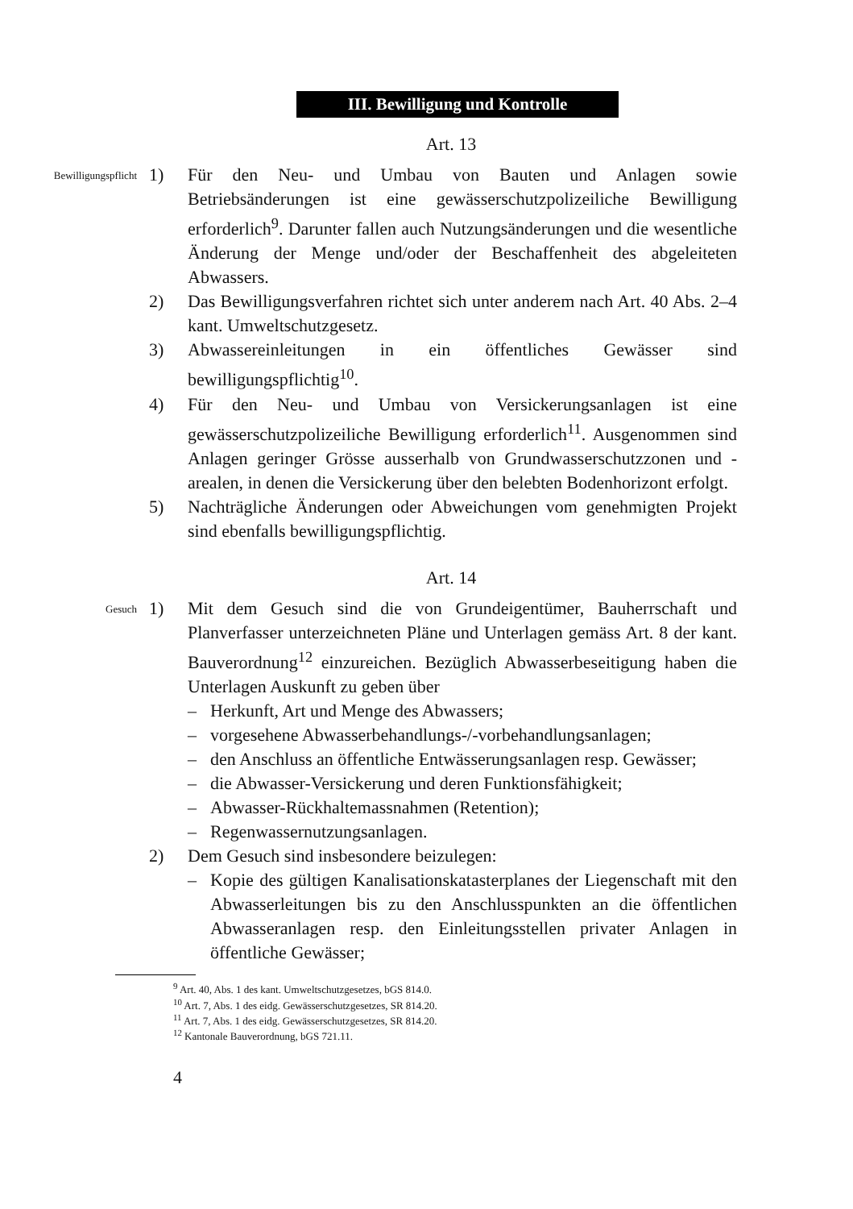III. Bewilligung und Kontrolle
Art. 13
Bewilligungspflicht
1) Für den Neu- und Umbau von Bauten und Anlagen sowie Betriebsänderungen ist eine gewässerschutzpolizeiliche Bewilligung erforderlich<sup>9</sup>. Darunter fallen auch Nutzungsänderungen und die wesentliche Änderung der Menge und/oder der Beschaffenheit des abgeleiteten Abwassers.
2) Das Bewilligungsverfahren richtet sich unter anderem nach Art. 40 Abs. 2–4 kant. Umweltschutzgesetz.
3) Abwassereinleitungen in ein öffentliches Gewässer sind bewilligungspflichtig<sup>10</sup>.
4) Für den Neu- und Umbau von Versickerungsanlagen ist eine gewässerschutzpolizeiliche Bewilligung erforderlich<sup>11</sup>. Ausgenommen sind Anlagen geringer Grösse ausserhalb von Grundwasserschutzzonen und -arealen, in denen die Versickerung über den belebten Bodenhorizont erfolgt.
5) Nachträgliche Änderungen oder Abweichungen vom genehmigten Projekt sind ebenfalls bewilligungspflichtig.
Art. 14
Gesuch
1) Mit dem Gesuch sind die von Grundeigentümer, Bauherrschaft und Planverfasser unterzeichneten Pläne und Unterlagen gemäss Art. 8 der kant. Bauverordnung<sup>12</sup> einzureichen. Bezüglich Abwasserbeseitigung haben die Unterlagen Auskunft zu geben über
– Herkunft, Art und Menge des Abwassers;
– vorgesehene Abwasserbehandlungs-/-vorbehandlungsanlagen;
– den Anschluss an öffentliche Entwässerungsanlagen resp. Gewässer;
– die Abwasser-Versickerung und deren Funktionsfähigkeit;
– Abwasser-Rückhaltemassnahmen (Retention);
– Regenwassernutzungsanlagen.
2) Dem Gesuch sind insbesondere beizulegen:
– Kopie des gültigen Kanalisationskatasterplanes der Liegenschaft mit den Abwasserleitungen bis zu den Anschlusspunkten an die öffentlichen Abwasseranlagen resp. den Einleitungsstellen privater Anlagen in öffentliche Gewässer;
<sup>9</sup> Art. 40, Abs. 1 des kant. Umweltschutzgesetzes, bGS 814.0.
<sup>10</sup> Art. 7, Abs. 1 des eidg. Gewässerschutzgesetzes, SR 814.20.
<sup>11</sup> Art. 7, Abs. 1 des eidg. Gewässerschutzgesetzes, SR 814.20.
<sup>12</sup> Kantonale Bauverordnung, bGS 721.11.
4